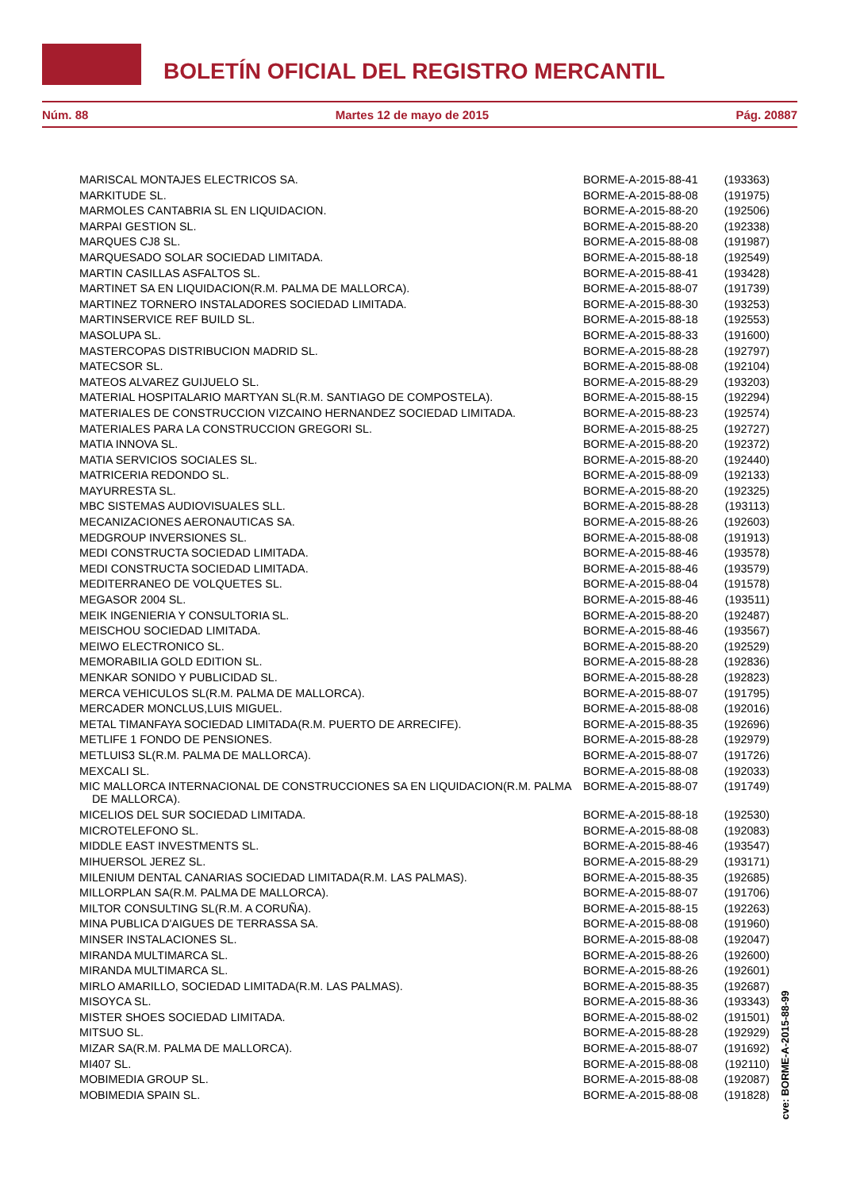BOLETÍN OFICIAL DEL REGISTRO MERCANTIL
Núm. 88 Martes 12 de mayo de 2015 Pág. 20887
| MARISCAL MONTAJES ELECTRICOS SA. | BORME-A-2015-88-41 | (193363) |
| MARKITUDE SL. | BORME-A-2015-88-08 | (191975) |
| MARMOLES CANTABRIA SL EN LIQUIDACION. | BORME-A-2015-88-20 | (192506) |
| MARPAI GESTION SL. | BORME-A-2015-88-20 | (192338) |
| MARQUES CJ8 SL. | BORME-A-2015-88-08 | (191987) |
| MARQUESADO SOLAR SOCIEDAD LIMITADA. | BORME-A-2015-88-18 | (192549) |
| MARTIN CASILLAS ASFALTOS SL. | BORME-A-2015-88-41 | (193428) |
| MARTINET SA EN LIQUIDACION(R.M. PALMA DE MALLORCA). | BORME-A-2015-88-07 | (191739) |
| MARTINEZ TORNERO INSTALADORES SOCIEDAD LIMITADA. | BORME-A-2015-88-30 | (193253) |
| MARTINSERVICE REF BUILD SL. | BORME-A-2015-88-18 | (192553) |
| MASOLUPA SL. | BORME-A-2015-88-33 | (191600) |
| MASTERCOPAS DISTRIBUCION MADRID SL. | BORME-A-2015-88-28 | (192797) |
| MATECSOR SL. | BORME-A-2015-88-08 | (192104) |
| MATEOS ALVAREZ GUIJUELO SL. | BORME-A-2015-88-29 | (193203) |
| MATERIAL HOSPITALARIO MARTYAN SL(R.M. SANTIAGO DE COMPOSTELA). | BORME-A-2015-88-15 | (192294) |
| MATERIALES DE CONSTRUCCION VIZCAINO HERNANDEZ SOCIEDAD LIMITADA. | BORME-A-2015-88-23 | (192574) |
| MATERIALES PARA LA CONSTRUCCION GREGORI SL. | BORME-A-2015-88-25 | (192727) |
| MATIA INNOVA SL. | BORME-A-2015-88-20 | (192372) |
| MATIA SERVICIOS SOCIALES SL. | BORME-A-2015-88-20 | (192440) |
| MATRICERIA REDONDO SL. | BORME-A-2015-88-09 | (192133) |
| MAYURRESTA SL. | BORME-A-2015-88-20 | (192325) |
| MBC SISTEMAS AUDIOVISUALES SLL. | BORME-A-2015-88-28 | (193113) |
| MECANIZACIONES AERONAUTICAS SA. | BORME-A-2015-88-26 | (192603) |
| MEDGROUP INVERSIONES SL. | BORME-A-2015-88-08 | (191913) |
| MEDI CONSTRUCTA SOCIEDAD LIMITADA. | BORME-A-2015-88-46 | (193578) |
| MEDI CONSTRUCTA SOCIEDAD LIMITADA. | BORME-A-2015-88-46 | (193579) |
| MEDITERRANEO DE VOLQUETES SL. | BORME-A-2015-88-04 | (191578) |
| MEGASOR 2004 SL. | BORME-A-2015-88-46 | (193511) |
| MEIK INGENIERIA Y CONSULTORIA SL. | BORME-A-2015-88-20 | (192487) |
| MEISCHOU SOCIEDAD LIMITADA. | BORME-A-2015-88-46 | (193567) |
| MEIWO ELECTRONICO SL. | BORME-A-2015-88-20 | (192529) |
| MEMORABILIA GOLD EDITION SL. | BORME-A-2015-88-28 | (192836) |
| MENKAR SONIDO Y PUBLICIDAD SL. | BORME-A-2015-88-28 | (192823) |
| MERCA VEHICULOS SL(R.M. PALMA DE MALLORCA). | BORME-A-2015-88-07 | (191795) |
| MERCADER MONCLUS,LUIS MIGUEL. | BORME-A-2015-88-08 | (192016) |
| METAL TIMANFAYA SOCIEDAD LIMITADA(R.M. PUERTO DE ARRECIFE). | BORME-A-2015-88-35 | (192696) |
| METLIFE 1 FONDO DE PENSIONES. | BORME-A-2015-88-28 | (192979) |
| METLUIS3 SL(R.M. PALMA DE MALLORCA). | BORME-A-2015-88-07 | (191726) |
| MEXCALI SL. | BORME-A-2015-88-08 | (192033) |
| MIC MALLORCA INTERNACIONAL DE CONSTRUCCIONES SA EN LIQUIDACION(R.M. PALMA DE MALLORCA). | BORME-A-2015-88-07 | (191749) |
| MICELIOS DEL SUR SOCIEDAD LIMITADA. | BORME-A-2015-88-18 | (192530) |
| MICROTELEFONO SL. | BORME-A-2015-88-08 | (192083) |
| MIDDLE EAST INVESTMENTS SL. | BORME-A-2015-88-46 | (193547) |
| MIHUERSOL JEREZ SL. | BORME-A-2015-88-29 | (193171) |
| MILENIUM DENTAL CANARIAS SOCIEDAD LIMITADA(R.M. LAS PALMAS). | BORME-A-2015-88-35 | (192685) |
| MILLORPLAN SA(R.M. PALMA DE MALLORCA). | BORME-A-2015-88-07 | (191706) |
| MILTOR CONSULTING SL(R.M. A CORUÑA). | BORME-A-2015-88-15 | (192263) |
| MINA PUBLICA D'AIGUES DE TERRASSA SA. | BORME-A-2015-88-08 | (191960) |
| MINSER INSTALACIONES SL. | BORME-A-2015-88-08 | (192047) |
| MIRANDA MULTIMARCA SL. | BORME-A-2015-88-26 | (192600) |
| MIRANDA MULTIMARCA SL. | BORME-A-2015-88-26 | (192601) |
| MIRLO AMARILLO, SOCIEDAD LIMITADA(R.M. LAS PALMAS). | BORME-A-2015-88-35 | (192687) |
| MISOYCA SL. | BORME-A-2015-88-36 | (193343) |
| MISTER SHOES SOCIEDAD LIMITADA. | BORME-A-2015-88-02 | (191501) |
| MITSUO SL. | BORME-A-2015-88-28 | (192929) |
| MIZAR SA(R.M. PALMA DE MALLORCA). | BORME-A-2015-88-07 | (191692) |
| MI407 SL. | BORME-A-2015-88-08 | (192110) |
| MOBIMEDIA GROUP SL. | BORME-A-2015-88-08 | (192087) |
| MOBIMEDIA SPAIN SL. | BORME-A-2015-88-08 | (191828) |
cve: BORME-A-2015-88-99